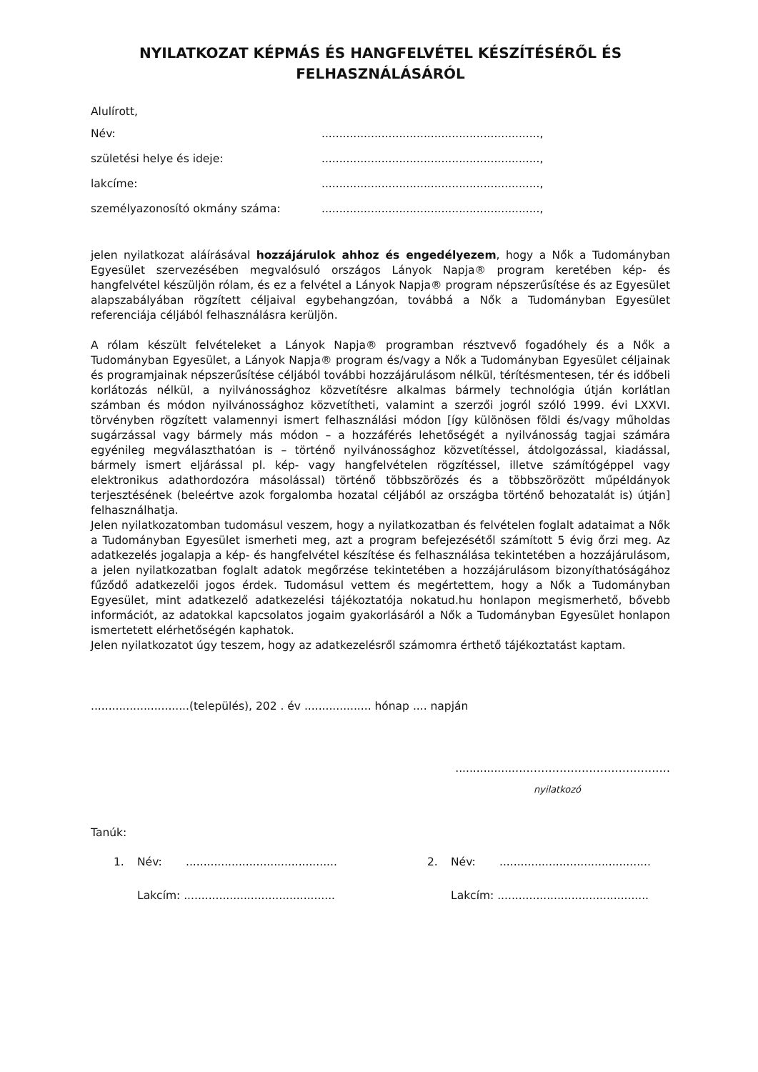NYILATKOZAT KÉPMÁS ÉS HANGFELVÉTEL KÉSZÍTÉSÉRŐL ÉS FELHASZNÁLÁSÁRÓL
Alulírott,
| Név: | .............................................................., |
| születési helye és ideje: | .............................................................., |
| lakcíme: | .............................................................., |
| személyazonosító okmány száma: | .............................................................., |
jelen nyilatkozat aláírásával hozzájárulok ahhoz és engedélyezem, hogy a Nők a Tudományban Egyesület szervezésében megvalósuló országos Lányok Napja® program keretében kép- és hangfelvétel készüljön rólam, és ez a felvétel a Lányok Napja® program népszerűsítése és az Egyesület alapszabályában rögzített céljaival egybehangzóan, továbbá a Nők a Tudományban Egyesület referenciája céljából felhasználásra kerüljön.
A rólam készült felvételeket a Lányok Napja® programban résztvevő fogadóhely és a Nők a Tudományban Egyesület, a Lányok Napja® program és/vagy a Nők a Tudományban Egyesület céljainak és programjainak népszerűsítése céljából további hozzájárulásom nélkül, térítésmentesen, tér és időbeli korlátozás nélkül, a nyilvánossághoz közvetítésre alkalmas bármely technológia útján korlátlan számban és módon nyilvánossághoz közvetítheti, valamint a szerzői jogról szóló 1999. évi LXXVI. törvényben rögzített valamennyi ismert felhasználási módon [így különösen földi és/vagy műholdas sugárzással vagy bármely más módon – a hozzáférés lehetőségét a nyilvánosság tagjai számára egyénileg megválaszthatóan is – történő nyilvánossághoz közvetítéssel, átdolgozással, kiadással, bármely ismert eljárással pl. kép- vagy hangfelvételen rögzítéssel, illetve számítógéppel vagy elektronikus adathordozóra másolással) történő többszörözés és a többszörözött műpéldányok terjesztésének (beleértve azok forgalomba hozatal céljából az országba történő behozatalát is) útján] felhasználhatja.
Jelen nyilatkozatomban tudomásul veszem, hogy a nyilatkozatban és felvételen foglalt adataimat a Nők a Tudományban Egyesület ismerheti meg, azt a program befejezésétől számított 5 évig őrzi meg. Az adatkezelés jogalapja a kép- és hangfelvétel készítése és felhasználása tekintetében a hozzájárulásom, a jelen nyilatkozatban foglalt adatok megőrzése tekintetében a hozzájárulásom bizonyíthatóságához fűződő adatkezelői jogos érdek. Tudomásul vettem és megértettem, hogy a Nők a Tudományban Egyesület, mint adatkezelő adatkezelési tájékoztatója nokatud.hu honlapon megismerhető, bővebb információt, az adatokkal kapcsolatos jogaim gyakorlásáról a Nők a Tudományban Egyesület honlapon ismertetett elérhetőségén kaphatok.
Jelen nyilatkozatot úgy teszem, hogy az adatkezelésről számomra érthető tájékoztatást kaptam.
............................(település), 202 . év ................... hónap .... napján
.................……………………………………
nyilatkozó
Tanúk:
| 1. | Név: | ........................................... | 2. | Név: | ........................................... |
| | Lakcím: ........................................... | | | Lakcím: ........................................... | |